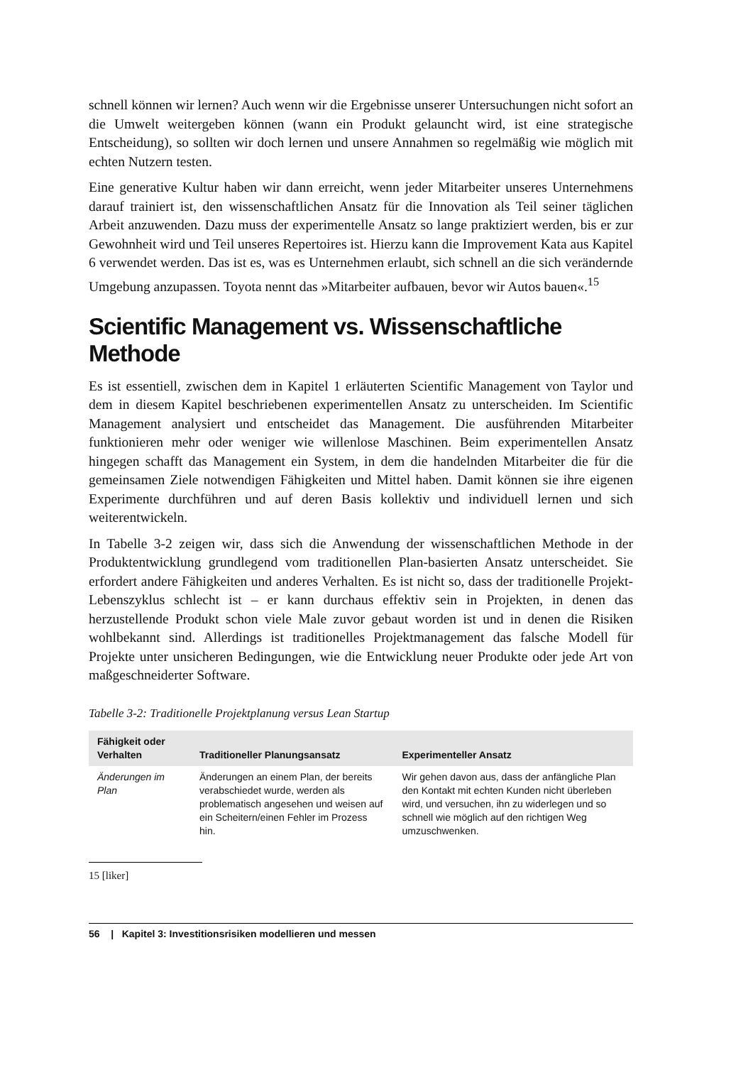schnell können wir lernen? Auch wenn wir die Ergebnisse unserer Untersuchungen nicht sofort an die Umwelt weitergeben können (wann ein Produkt gelauncht wird, ist eine strategische Entscheidung), so sollten wir doch lernen und unsere Annahmen so regelmäßig wie möglich mit echten Nutzern testen.
Eine generative Kultur haben wir dann erreicht, wenn jeder Mitarbeiter unseres Unternehmens darauf trainiert ist, den wissenschaftlichen Ansatz für die Innovation als Teil seiner täglichen Arbeit anzuwenden. Dazu muss der experimentelle Ansatz so lange praktiziert werden, bis er zur Gewohnheit wird und Teil unseres Repertoires ist. Hierzu kann die Improvement Kata aus Kapitel 6 verwendet werden. Das ist es, was es Unternehmen erlaubt, sich schnell an die sich verändernde Umgebung anzupassen. Toyota nennt das »Mitarbeiter aufbauen, bevor wir Autos bauen«.<sup>15</sup>
Scientific Management vs. Wissenschaftliche Methode
Es ist essentiell, zwischen dem in Kapitel 1 erläuterten Scientific Management von Taylor und dem in diesem Kapitel beschriebenen experimentellen Ansatz zu unterscheiden. Im Scientific Management analysiert und entscheidet das Management. Die ausführenden Mitarbeiter funktionieren mehr oder weniger wie willenlose Maschinen. Beim experimentellen Ansatz hingegen schafft das Management ein System, in dem die handelnden Mitarbeiter die für die gemeinsamen Ziele notwendigen Fähigkeiten und Mittel haben. Damit können sie ihre eigenen Experimente durchführen und auf deren Basis kollektiv und individuell lernen und sich weiterentwickeln.
In Tabelle 3-2 zeigen wir, dass sich die Anwendung der wissenschaftlichen Methode in der Produktentwicklung grundlegend vom traditionellen Plan-basierten Ansatz unterscheidet. Sie erfordert andere Fähigkeiten und anderes Verhalten. Es ist nicht so, dass der traditionelle Projekt-Lebenszyklus schlecht ist – er kann durchaus effektiv sein in Projekten, in denen das herzustellende Produkt schon viele Male zuvor gebaut worden ist und in denen die Risiken wohlbekannt sind. Allerdings ist traditionelles Projektmanagement das falsche Modell für Projekte unter unsicheren Bedingungen, wie die Entwicklung neuer Produkte oder jede Art von maßgeschneiderter Software.
Tabelle 3-2: Traditionelle Projektplanung versus Lean Startup
| Fähigkeit oder Verhalten | Traditioneller Planungsansatz | Experimenteller Ansatz |
| --- | --- | --- |
| Änderungen im Plan | Änderungen an einem Plan, der bereits verabschiedet wurde, werden als problematisch angesehen und weisen auf ein Scheitern/einen Fehler im Prozess hin. | Wir gehen davon aus, dass der anfängliche Plan den Kontakt mit echten Kunden nicht überleben wird, und versuchen, ihn zu widerlegen und so schnell wie möglich auf den richtigen Weg umzuschwenken. |
15 [liker]
56 | Kapitel 3: Investitionsrisiken modellieren und messen